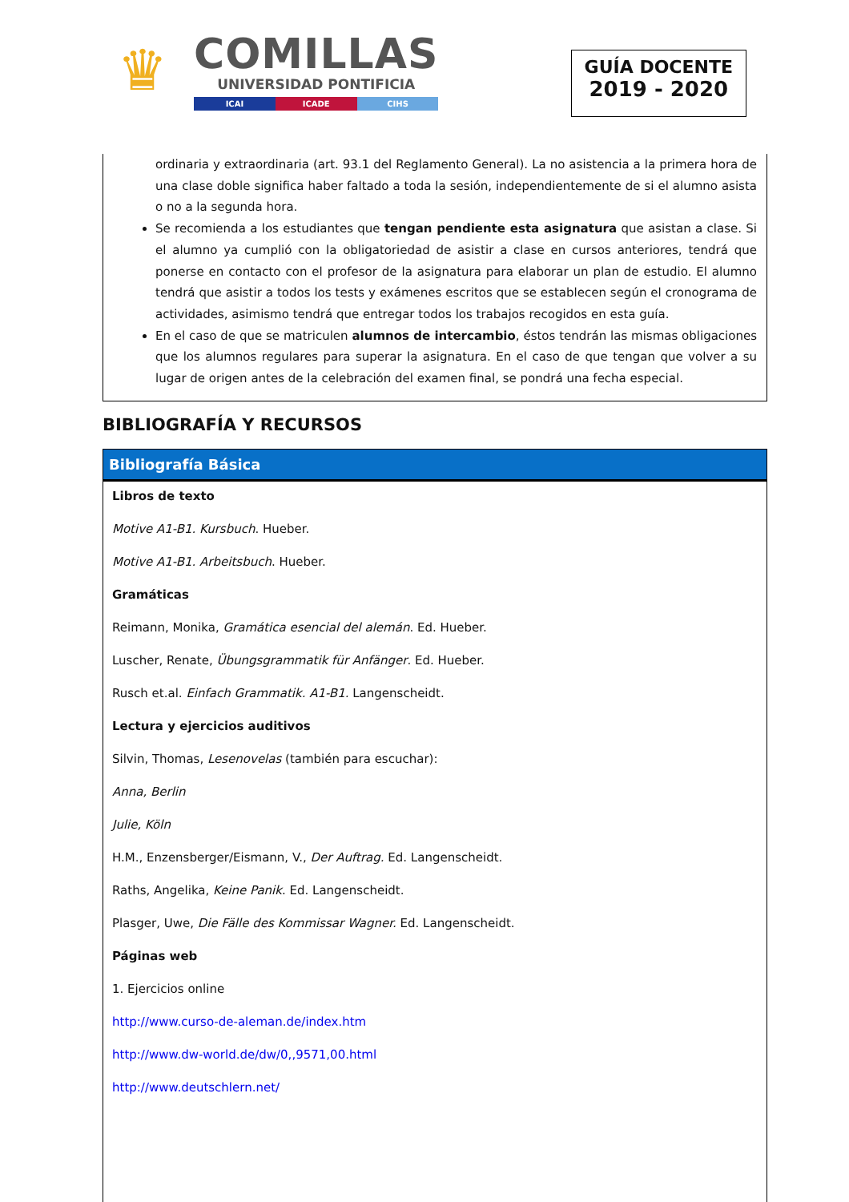♛
COMILLAS
UNIVERSIDAD PONTIFICIA
ICAI ICADE CIHS
GUÍA DOCENTE
2019 - 2020
ordinaria y extraordinaria (art. 93.1 del Reglamento General). La no asistencia a la primera hora de una clase doble significa haber faltado a toda la sesión, independientemente de si el alumno asista o no a la segunda hora.
Se recomienda a los estudiantes que tengan pendiente esta asignatura que asistan a clase. Si el alumno ya cumplió con la obligatoriedad de asistir a clase en cursos anteriores, tendrá que ponerse en contacto con el profesor de la asignatura para elaborar un plan de estudio. El alumno tendrá que asistir a todos los tests y exámenes escritos que se establecen según el cronograma de actividades, asimismo tendrá que entregar todos los trabajos recogidos en esta guía.
En el caso de que se matriculen alumnos de intercambio, éstos tendrán las mismas obligaciones que los alumnos regulares para superar la asignatura. En el caso de que tengan que volver a su lugar de origen antes de la celebración del examen final, se pondrá una fecha especial.
BIBLIOGRAFÍA Y RECURSOS
Bibliografía Básica
Libros de texto
Motive A1-B1. Kursbuch. Hueber.
Motive A1-B1. Arbeitsbuch. Hueber.
Gramáticas
Reimann, Monika, Gramática esencial del alemán. Ed. Hueber.
Luscher, Renate, Übungsgrammatik für Anfänger. Ed. Hueber.
Rusch et.al. Einfach Grammatik. A1-B1. Langenscheidt.
Lectura y ejercicios auditivos
Silvin, Thomas, Lesenovelas (también para escuchar):
Anna, Berlin
Julie, Köln
H.M., Enzensberger/Eismann, V., Der Auftrag. Ed. Langenscheidt.
Raths, Angelika, Keine Panik. Ed. Langenscheidt.
Plasger, Uwe, Die Fälle des Kommissar Wagner. Ed. Langenscheidt.
Páginas web
1. Ejercicios online
http://www.curso-de-aleman.de/index.htm
http://www.dw-world.de/dw/0,,9571,00.html
http://www.deutschlern.net/